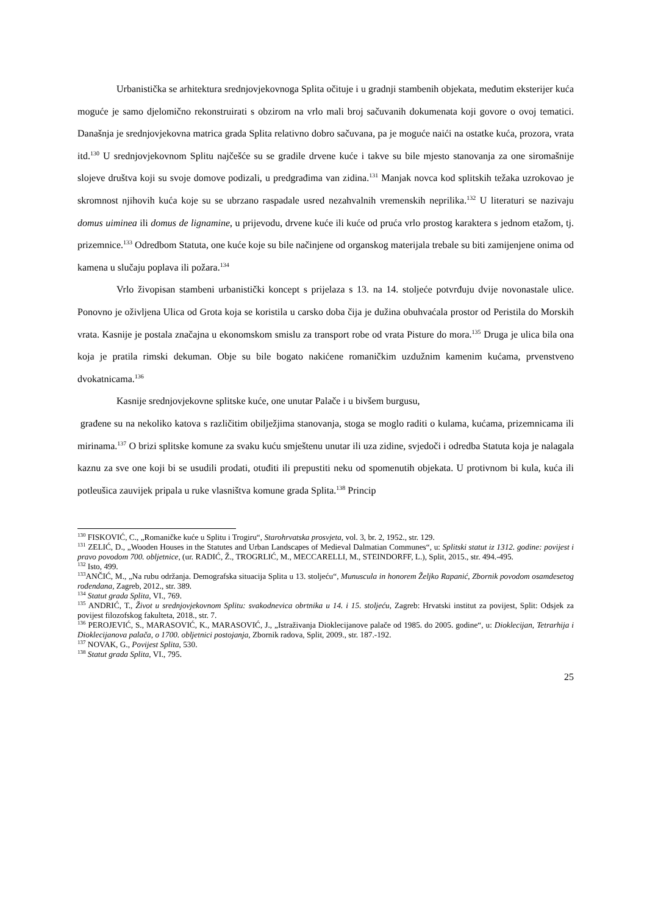Urbanistička se arhitektura srednjovjekovnoga Splita očituje i u gradnji stambenih objekata, međutim eksterijer kuća moguće je samo djelomično rekonstruirati s obzirom na vrlo mali broj sačuvanih dokumenata koji govore o ovoj tematici. Današnja je srednjovjekovna matrica grada Splita relativno dobro sačuvana, pa je moguće naići na ostatke kuća, prozora, vrata itd.<sup>130</sup> U srednjovjekovnom Splitu najčešće su se gradile drvene kuće i takve su bile mjesto stanovanja za one siromašnije slojeve društva koji su svoje domove podizali, u predgrađima van zidina.<sup>131</sup> Manjak novca kod splitskih težaka uzrokovao je skromnost njihovih kuća koje su se ubrzano raspadale usred nezahvalnih vremenskih neprilika.<sup>132</sup> U literaturi se nazivaju domus uiminea ili domus de lignamine, u prijevodu, drvene kuće ili kuće od pruća vrlo prostog karaktera s jednom etažom, tj. prizemnice.<sup>133</sup> Odredbom Statuta, one kuće koje su bile načinjene od organskog materijala trebale su biti zamijenjene onima od kamena u slučaju poplava ili požara.<sup>134</sup>
Vrlo živopisan stambeni urbanistički koncept s prijelaza s 13. na 14. stoljeće potvrđuju dvije novonastale ulice. Ponovno je oživljena Ulica od Grota koja se koristila u carsko doba čija je dužina obuhvaćala prostor od Peristila do Morskih vrata. Kasnije je postala značajna u ekonomskom smislu za transport robe od vrata Pisture do mora.<sup>135</sup> Druga je ulica bila ona koja je pratila rimski dekuman. Obje su bile bogato nakićene romaničkim uzdužnim kamenim kućama, prvenstveno dvokatnicama.<sup>136</sup>
Kasnije srednjovjekovne splitske kuće, one unutar Palače i u bivšem burgusu,
građene su na nekoliko katova s različitim obilježjima stanovanja, stoga se moglo raditi o kulama, kućama, prizemnicama ili mirinama.<sup>137</sup> O brizi splitske komune za svaku kuću smještenu unutar ili uza zidine, svjedoči i odredba Statuta koja je nalagala kaznu za sve one koji bi se usudili prodati, otuđiti ili prepustiti neku od spomenutih objekata. U protivnom bi kula, kuća ili potleušica zauvijek pripala u ruke vlasništva komune grada Splita.<sup>138</sup> Princip
<sup>130</sup> FISKOVIĆ, C., „Romaničke kuće u Splitu i Trogiru“, Starohrvatska prosvjeta, vol. 3, br. 2, 1952., str. 129.
<sup>131</sup> ZELIĆ, D., „Wooden Houses in the Statutes and Urban Landscapes of Medieval Dalmatian Communes“, u: Splitski statut iz 1312. godine: povijest i pravo povodom 700. obljetnice, (ur. RADIĆ, Ž., TROGRLIĆ, M., MECCARELLI, M., STEINDORFF, L.), Split, 2015., str. 494.-495.
<sup>132</sup> Isto, 499.
<sup>133</sup> ANČIĆ, M., „Na rubu održanja. Demografska situacija Splita u 13. stoljeću“, Munuscula in honorem Željko Rapanić, Zbornik povodom osamdesetog rođendana, Zagreb, 2012., str. 389.
<sup>134</sup> Statut grada Splita, VI., 769.
<sup>135</sup> ANDRIĆ, T., Život u srednjovjekovnom Splitu: svakodnevica obrtnika u 14. i 15. stoljeću, Zagreb: Hrvatski institut za povijest, Split: Odsjek za povijest filozofskog fakulteta, 2018., str. 7.
<sup>136</sup> PEROJEVIĆ, S., MARASOVIĆ, K., MARASOVIĆ, J., „Istraživanja Dioklecijanove palače od 1985. do 2005. godine“, u: Dioklecijan, Tetrarhija i Dioklecijanova palača, o 1700. obljetnici postojanja, Zbornik radova, Split, 2009., str. 187.-192.
<sup>137</sup> NOVAK, G., Povijest Splita, 530.
<sup>138</sup> Statut grada Splita, VI., 795.
25